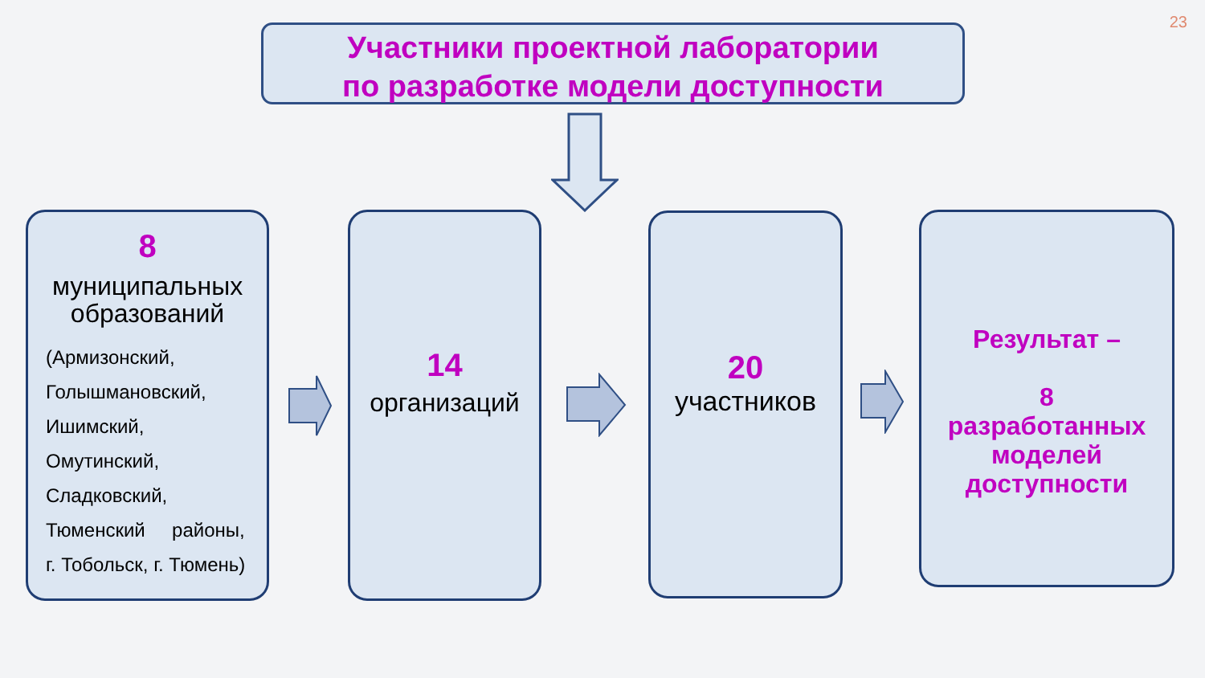23
Участники проектной лаборатории
по разработке модели доступности
8
муниципальных образований
(Армизонский,
Голышмановский,
Ишимский,
Омутинский,
Сладковский,
Тюменский районы,
г. Тобольск, г. Тюмень)
14
организаций
20
участников
Результат –
8
разработанных
моделей
доступности